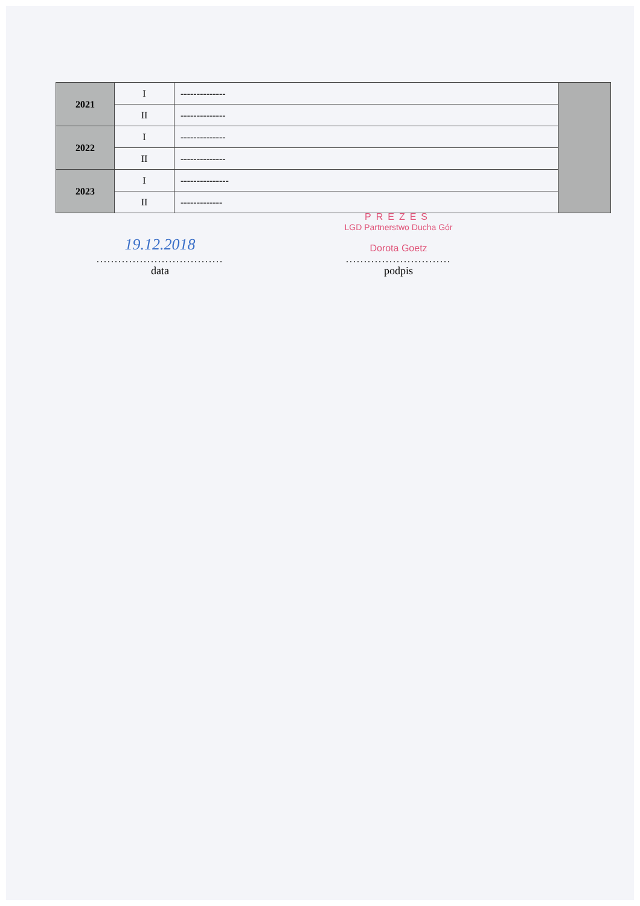| 2021 | I | -------------- | |
| | II | -------------- | |
| 2022 | I | -------------- | |
| | II | -------------- | |
| 2023 | I | --------------- | |
| | II | ------------- | |
19.12.2018
...................................
data
PREZES
LGD Partnerstwo Ducha Gór
Dorota Goetz
.............................
podpis